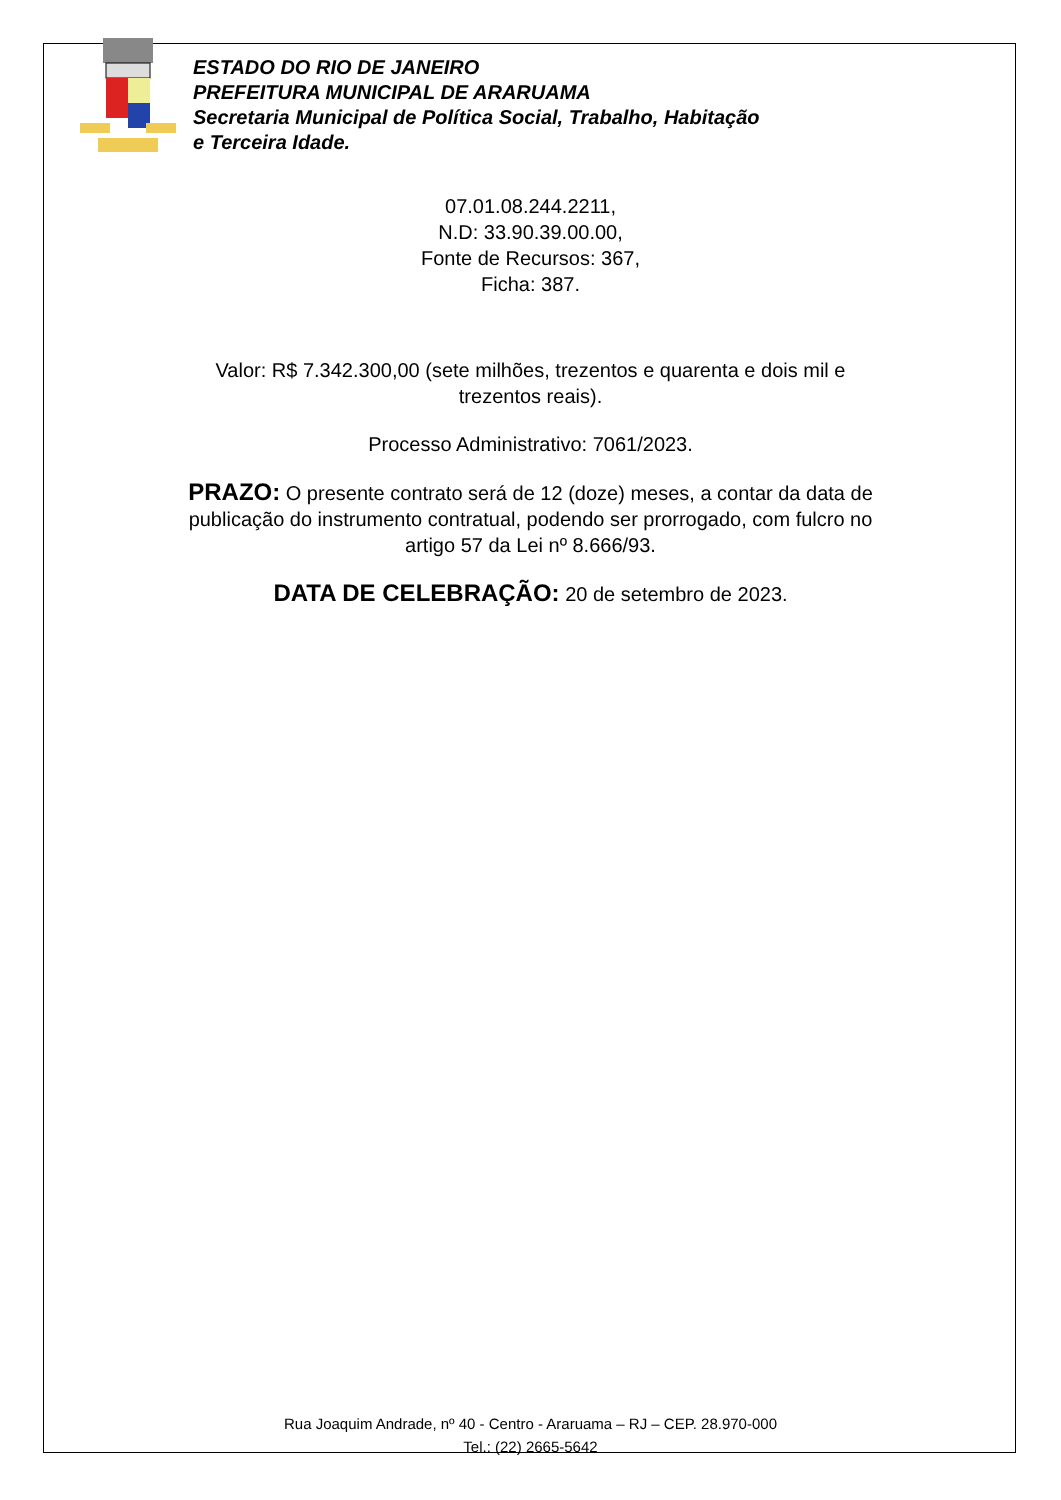ESTADO DO RIO DE JANEIRO
PREFEITURA MUNICIPAL DE ARARUAMA
Secretaria Municipal de Política Social, Trabalho, Habitação
e Terceira Idade.
07.01.08.244.2211,
N.D: 33.90.39.00.00,
Fonte de Recursos: 367,
Ficha: 387.
Valor: R$ 7.342.300,00 (sete milhões, trezentos e quarenta e dois mil e
trezentos reais).
Processo Administrativo: 7061/2023.
PRAZO: O presente contrato será de 12 (doze) meses, a contar da data de
publicação do instrumento contratual, podendo ser prorrogado, com fulcro no
artigo 57 da Lei nº 8.666/93.
DATA DE CELEBRAÇÃO: 20 de setembro de 2023.
Rua Joaquim Andrade, nº 40 - Centro - Araruama – RJ – CEP. 28.970-000
Tel.: (22) 2665-5642